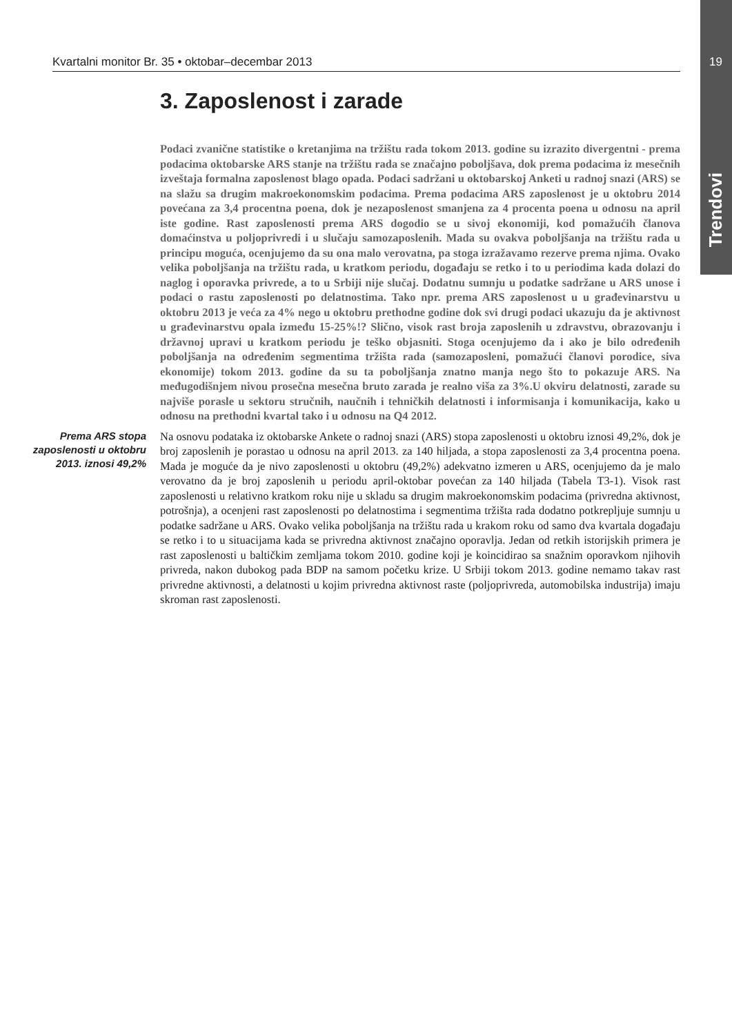Kvartalni monitor Br. 35 • oktobar–decembar 2013 19
Trendovi
3. Zaposlenost i zarade
Podaci zvanične statistike o kretanjima na tržištu rada tokom 2013. godine su izrazito divergentni - prema podacima oktobarske ARS stanje na tržištu rada se značajno poboljšava, dok prema podacima iz mesečnih izveštaja formalna zaposlenost blago opada. Podaci sadržani u oktobarskoj Anketi u radnoj snazi (ARS) se na slažu sa drugim makroekonomskim podacima. Prema podacima ARS zaposlenost je u oktobru 2014 povećana za 3,4 procentna poena, dok je nezaposlenost smanjena za 4 procenta poena u odnosu na april iste godine. Rast zaposlenosti prema ARS dogodio se u sivoj ekonomiji, kod pomažućih članova domaćinstva u poljoprivredi i u slučaju samozaposlenih. Mada su ovakva poboljšanja na tržištu rada u principu moguća, ocenjujemo da su ona malo verovatna, pa stoga izražavamo rezerve prema njima. Ovako velika poboljšanja na tržištu rada, u kratkom periodu, događaju se retko i to u periodima kada dolazi do naglog i oporavka privrede, a to u Srbiji nije slučaj. Dodatnu sumnju u podatke sadržane u ARS unose i podaci o rastu zaposlenosti po delatnostima. Tako npr. prema ARS zaposlenost u u građevinarstvu u oktobru 2013 je veća za 4% nego u oktobru prethodne godine dok svi drugi podaci ukazuju da je aktivnost u građevinarstvu opala između 15-25%!? Slično, visok rast broja zaposlenih u zdravstvu, obrazovanju i državnoj upravi u kratkom periodu je teško objasniti. Stoga ocenjujemo da i ako je bilo određenih poboljšanja na određenim segmentima tržišta rada (samozaposleni, pomažući članovi porodice, siva ekonomije) tokom 2013. godine da su ta poboljšanja znatno manja nego što to pokazuje ARS. Na međugodišnjem nivou prosečna mesečna bruto zarada je realno viša za 3%.U okviru delatnosti, zarade su najviše porasle u sektoru stručnih, naučnih i tehničkih delatnosti i informisanja i komunikacija, kako u odnosu na prethodni kvartal tako i u odnosu na Q4 2012.
Prema ARS stopa zaposlenosti u oktobru 2013. iznosi 49,2%
Na osnovu podataka iz oktobarske Ankete o radnoj snazi (ARS) stopa zaposlenosti u oktobru iznosi 49,2%, dok je broj zaposlenih je porastao u odnosu na april 2013. za 140 hiljada, a stopa zaposlenosti za 3,4 procentna poena. Mada je moguće da je nivo zaposlenosti u oktobru (49,2%) adekvatno izmeren u ARS, ocenjujemo da je malo verovatno da je broj zaposlenih u periodu april-oktobar povećan za 140 hiljada (Tabela T3-1). Visok rast zaposlenosti u relativno kratkom roku nije u skladu sa drugim makroekonomskim podacima (privredna aktivnost, potrošnja), a ocenjeni rast zaposlenosti po delatnostima i segmentima tržišta rada dodatno potkrepljuje sumnju u podatke sadržane u ARS. Ovako velika poboljšanja na tržištu rada u krakom roku od samo dva kvartala događaju se retko i to u situacijama kada se privredna aktivnost značajno oporavlja. Jedan od retkih istorijskih primera je rast zaposlenosti u baltičkim zemljama tokom 2010. godine koji je koincidirao sa snažnim oporavkom njihovih privreda, nakon dubokog pada BDP na samom početku krize. U Srbiji tokom 2013. godine nemamo takav rast privredne aktivnosti, a delatnosti u kojim privredna aktivnost raste (poljoprivreda, automobilska industrija) imaju skroman rast zaposlenosti.